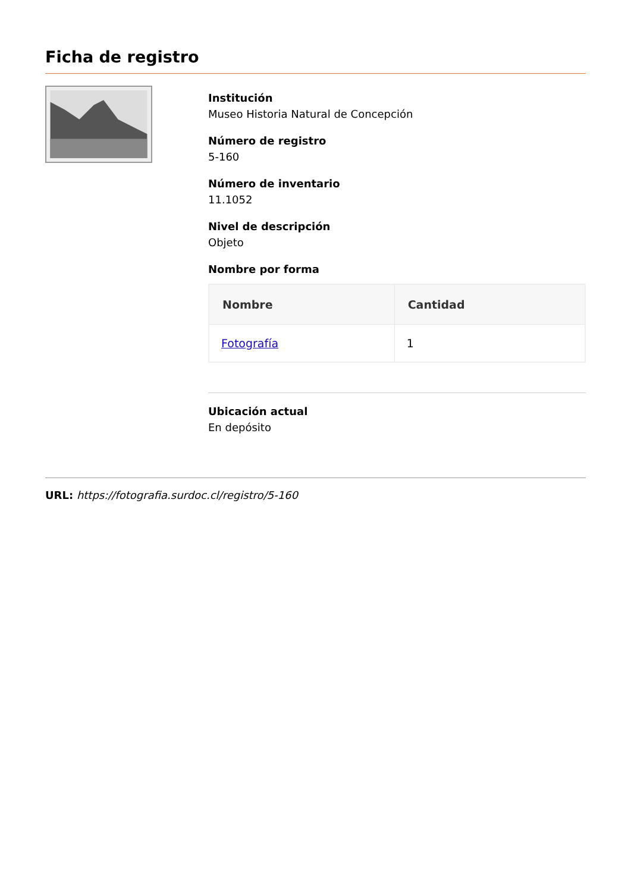Ficha de registro
Institución
Museo Historia Natural de Concepción
Número de registro
5-160
Número de inventario
11.1052
Nivel de descripción
Objeto
Nombre por forma
| Nombre | Cantidad |
| --- | --- |
| Fotografía | 1 |
Ubicación actual
En depósito
URL: https://fotografia.surdoc.cl/registro/5-160